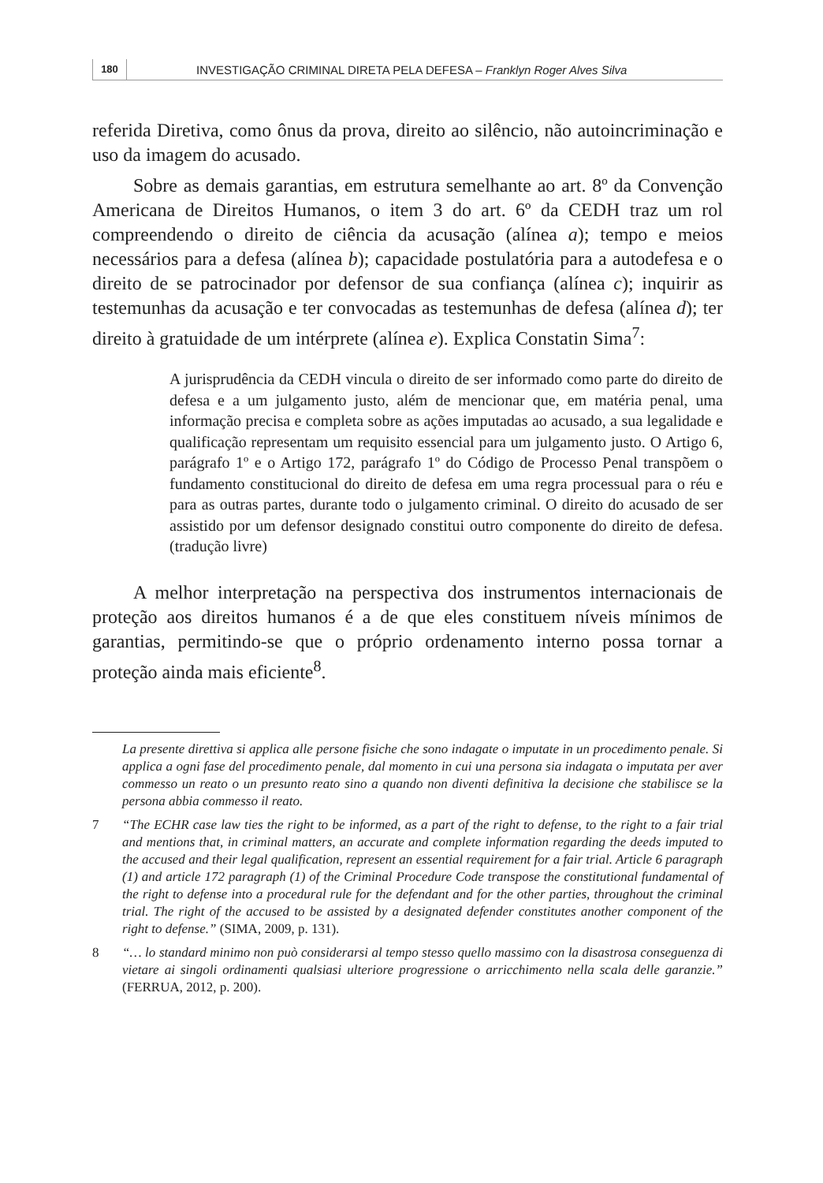180 INVESTIGAÇÃO CRIMINAL DIRETA PELA DEFESA – Franklyn Roger Alves Silva
referida Diretiva, como ônus da prova, direito ao silêncio, não autoincriminação e uso da imagem do acusado.
Sobre as demais garantias, em estrutura semelhante ao art. 8º da Convenção Americana de Direitos Humanos, o item 3 do art. 6º da CEDH traz um rol compreendendo o direito de ciência da acusação (alínea a); tempo e meios necessários para a defesa (alínea b); capacidade postulatória para a autodefesa e o direito de se patrocinador por defensor de sua confiança (alínea c); inquirir as testemunhas da acusação e ter convocadas as testemunhas de defesa (alínea d); ter direito à gratuidade de um intérprete (alínea e). Explica Constatin Sima<sup>7</sup>:
A jurisprudência da CEDH vincula o direito de ser informado como parte do direito de defesa e a um julgamento justo, além de mencionar que, em matéria penal, uma informação precisa e completa sobre as ações imputadas ao acusado, a sua legalidade e qualificação representam um requisito essencial para um julgamento justo. O Artigo 6, parágrafo 1º e o Artigo 172, parágrafo 1º do Código de Processo Penal transpõem o fundamento constitucional do direito de defesa em uma regra processual para o réu e para as outras partes, durante todo o julgamento criminal. O direito do acusado de ser assistido por um defensor designado constitui outro componente do direito de defesa. (tradução livre)
A melhor interpretação na perspectiva dos instrumentos internacionais de proteção aos direitos humanos é a de que eles constituem níveis mínimos de garantias, permitindo-se que o próprio ordenamento interno possa tornar a proteção ainda mais eficiente<sup>8</sup>.
La presente direttiva si applica alle persone fisiche che sono indagate o imputate in un procedimento penale. Si applica a ogni fase del procedimento penale, dal momento in cui una persona sia indagata o imputata per aver commesso un reato o un presunto reato sino a quando non diventi definitiva la decisione che stabilisce se la persona abbia commesso il reato.
7 “The ECHR case law ties the right to be informed, as a part of the right to defense, to the right to a fair trial and mentions that, in criminal matters, an accurate and complete information regarding the deeds imputed to the accused and their legal qualification, represent an essential requirement for a fair trial. Article 6 paragraph (1) and article 172 paragraph (1) of the Criminal Procedure Code transpose the constitutional fundamental of the right to defense into a procedural rule for the defendant and for the other parties, throughout the criminal trial. The right of the accused to be assisted by a designated defender constitutes another component of the right to defense.” (SIMA, 2009, p. 131).
8 “… lo standard minimo non può considerarsi al tempo stesso quello massimo con la disastrosa conseguenza di vietare ai singoli ordinamenti qualsiasi ulteriore progressione o arricchimento nella scala delle garanzie.” (FERRUA, 2012, p. 200).